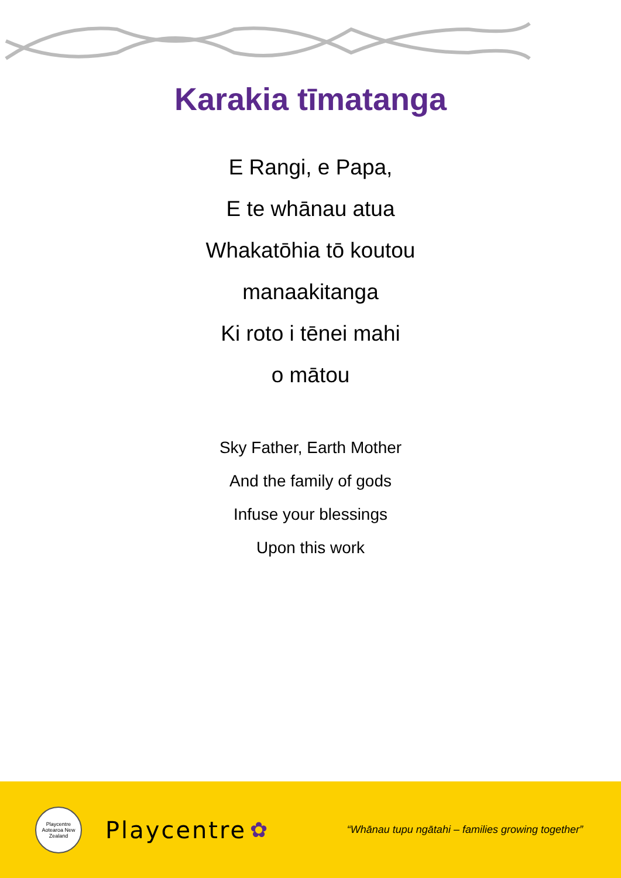Karakia tīmatanga
E Rangi, e Papa,
E te whānau atua
Whakatōhia tō koutou
manaakitanga
Ki roto i tēnei mahi
o mātou
Sky Father, Earth Mother
And the family of gods
Infuse your blessings
Upon this work
Playcentre
Aotearoa New Zealand
Playcentre ✿ “Whānau tupu ngātahi – families growing together”